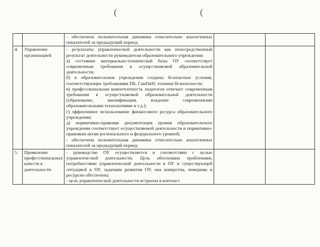((
| | | - обеспечена положительная динамика относительно аналогичных показателей за предыдущий период. | | |
| 4. | Управление организацией | - результаты управленческой деятельности как непосредственный результат деятельности руководителя образовательного учреждения: а) состояние материально-технической базы ОУ соответствует современным требования к осуществляемой образовательной деятельности; б) в образовательном учреждении созданы безопасные условия, соответствующие требованиям ПБ, СанПиН, техники безопасности; в) профессиональная компетентность педагогов отвечает современным требования к осуществляемой образовательной деятельности (образование, квалификация, владение современными образовательными технологиями и т.д.); г) эффективное использование финансового ресурса образовательного учреждения; д) нормативно-правовая документация уровня образовательного учреждения соответствует осуществляемой деятельности и нормативно-правовым актам регионального и федерального уровней; - обеспечена положительная динамика относительно аналогичных показателей за предыдущий период | | |
| 5. | Проявление профессиональных качеств в деятельности | - руководство ОУ осуществляется в соответствии с целью управленческой деятельности. Цель обоснована проблемами, потребностями управленческой деятельности в ОУ и существующей ситуацией в ОУ, задачами развития ОУ, она конкретна, измерима и ресурсно обеспечена; - цель управленческой деятельности встроена в контекст | | |